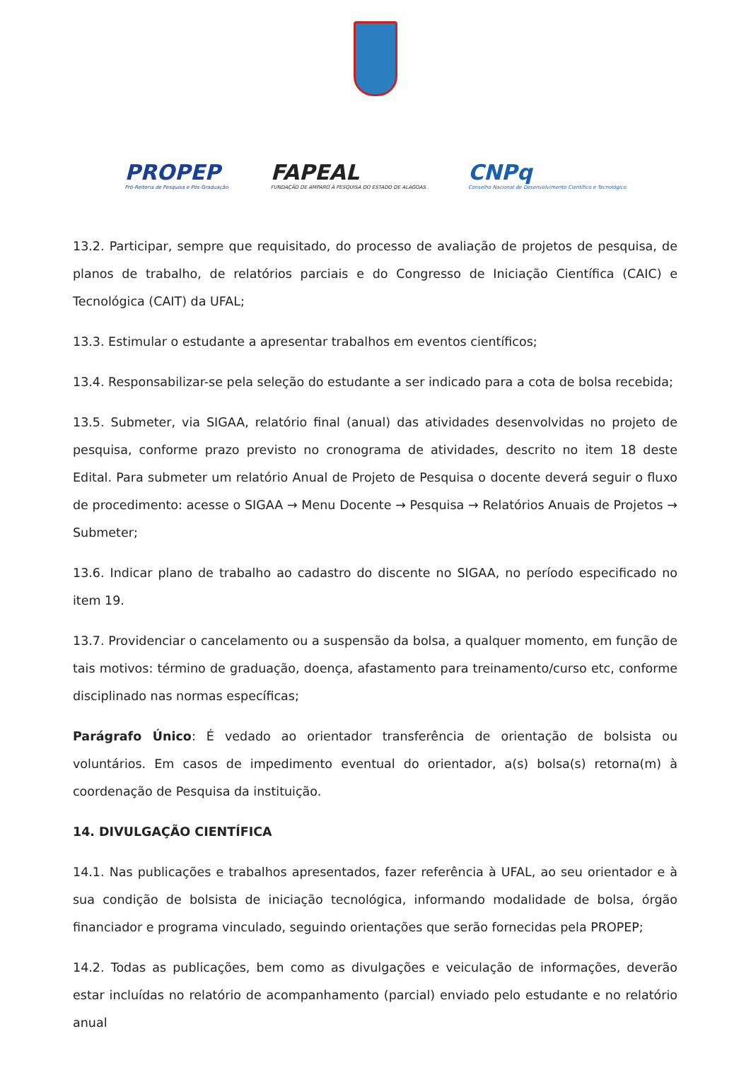PROPEP
Pró-Reitoria de Pesquisa e Pós-Graduação
FAPEAL
FUNDAÇÃO DE AMPARO À PESQUISA DO ESTADO DE ALAGOAS
CNPq
Conselho Nacional de Desenvolvimento Científico e Tecnológico
13.2. Participar, sempre que requisitado, do processo de avaliação de projetos de pesquisa, de planos de trabalho, de relatórios parciais e do Congresso de Iniciação Científica (CAIC) e Tecnológica (CAIT) da UFAL;
13.3. Estimular o estudante a apresentar trabalhos em eventos científicos;
13.4. Responsabilizar-se pela seleção do estudante a ser indicado para a cota de bolsa recebida;
13.5. Submeter, via SIGAA, relatório final (anual) das atividades desenvolvidas no projeto de pesquisa, conforme prazo previsto no cronograma de atividades, descrito no item 18 deste Edital. Para submeter um relatório Anual de Projeto de Pesquisa o docente deverá seguir o fluxo de procedimento: acesse o SIGAA → Menu Docente → Pesquisa → Relatórios Anuais de Projetos → Submeter;
13.6. Indicar plano de trabalho ao cadastro do discente no SIGAA, no período especificado no item 19.
13.7. Providenciar o cancelamento ou a suspensão da bolsa, a qualquer momento, em função de tais motivos: término de graduação, doença, afastamento para treinamento/curso etc, conforme disciplinado nas normas específicas;
Parágrafo Único: É vedado ao orientador transferência de orientação de bolsista ou voluntários. Em casos de impedimento eventual do orientador, a(s) bolsa(s) retorna(m) à coordenação de Pesquisa da instituição.
14. DIVULGAÇÃO CIENTÍFICA
14.1. Nas publicações e trabalhos apresentados, fazer referência à UFAL, ao seu orientador e à sua condição de bolsista de iniciação tecnológica, informando modalidade de bolsa, órgão financiador e programa vinculado, seguindo orientações que serão fornecidas pela PROPEP;
14.2. Todas as publicações, bem como as divulgações e veiculação de informações, deverão estar incluídas no relatório de acompanhamento (parcial) enviado pelo estudante e no relatório anual